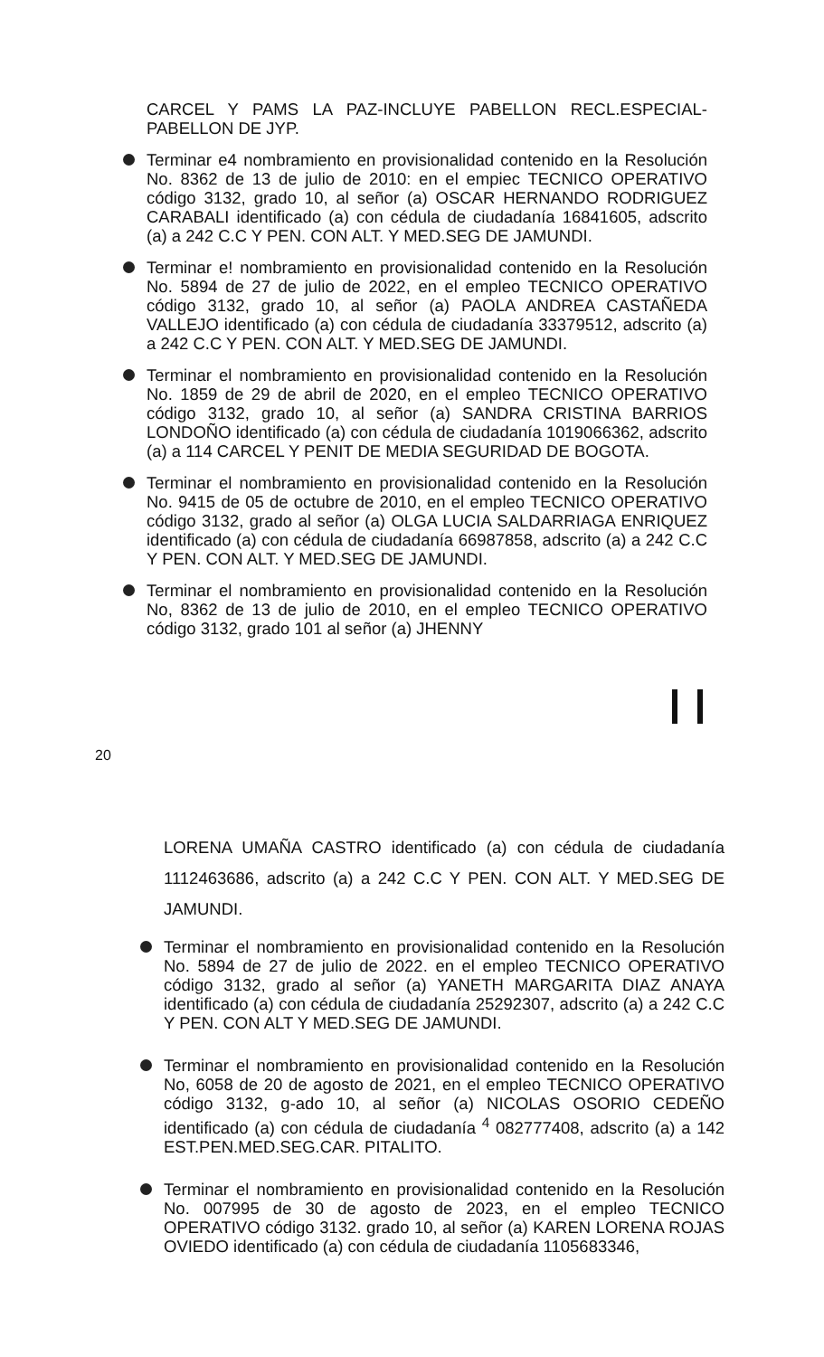CARCEL Y PAMS LA PAZ-INCLUYE PABELLON RECL.ESPECIAL-PABELLON DE JYP.
Terminar e4 nombramiento en provisionalidad contenido en la Resolución No. 8362 de 13 de julio de 2010: en el empiec TECNICO OPERATIVO código 3132, grado 10, al señor (a) OSCAR HERNANDO RODRIGUEZ CARABALI identificado (a) con cédula de ciudadanía 16841605, adscrito (a) a 242 C.C Y PEN. CON ALT. Y MED.SEG DE JAMUNDI.
Terminar e! nombramiento en provisionalidad contenido en la Resolución No. 5894 de 27 de julio de 2022, en el empleo TECNICO OPERATIVO código 3132, grado 10, al señor (a) PAOLA ANDREA CASTAÑEDA VALLEJO identificado (a) con cédula de ciudadanía 33379512, adscrito (a) a 242 C.C Y PEN. CON ALT. Y MED.SEG DE JAMUNDI.
Terminar el nombramiento en provisionalidad contenido en la Resolución No. 1859 de 29 de abril de 2020, en el empleo TECNICO OPERATIVO código 3132, grado 10, al señor (a) SANDRA CRISTINA BARRIOS LONDOÑO identificado (a) con cédula de ciudadanía 1019066362, adscrito (a) a 114 CARCEL Y PENIT DE MEDIA SEGURIDAD DE BOGOTA.
Terminar el nombramiento en provisionalidad contenido en la Resolución No. 9415 de 05 de octubre de 2010, en el empleo TECNICO OPERATIVO código 3132, grado al señor (a) OLGA LUCIA SALDARRIAGA ENRIQUEZ identificado (a) con cédula de ciudadanía 66987858, adscrito (a) a 242 C.C Y PEN. CON ALT. Y MED.SEG DE JAMUNDI.
Terminar el nombramiento en provisionalidad contenido en la Resolución No, 8362 de 13 de julio de 2010, en el empleo TECNICO OPERATIVO código 3132, grado 101 al señor (a) JHENNY
20
LORENA UMAÑA CASTRO identificado (a) con cédula de ciudadanía 1112463686, adscrito (a) a 242 C.C Y PEN. CON ALT. Y MED.SEG DE JAMUNDI.
Terminar el nombramiento en provisionalidad contenido en la Resolución No. 5894 de 27 de julio de 2022. en el empleo TECNICO OPERATIVO código 3132, grado al señor (a) YANETH MARGARITA DIAZ ANAYA identificado (a) con cédula de ciudadanía 25292307, adscrito (a) a 242 C.C Y PEN. CON ALT Y MED.SEG DE JAMUNDI.
Terminar el nombramiento en provisionalidad contenido en la Resolución No, 6058 de 20 de agosto de 2021, en el empleo TECNICO OPERATIVO código 3132, g-ado 10, al señor (a) NICOLAS OSORIO CEDEÑO identificado (a) con cédula de ciudadanía <sup>4</sup> 082777408, adscrito (a) a 142 EST.PEN.MED.SEG.CAR. PITALITO.
Terminar el nombramiento en provisionalidad contenido en la Resolución No. 007995 de 30 de agosto de 2023, en el empleo TECNICO OPERATIVO código 3132. grado 10, al señor (a) KAREN LORENA ROJAS OVIEDO identificado (a) con cédula de ciudadanía 1105683346,